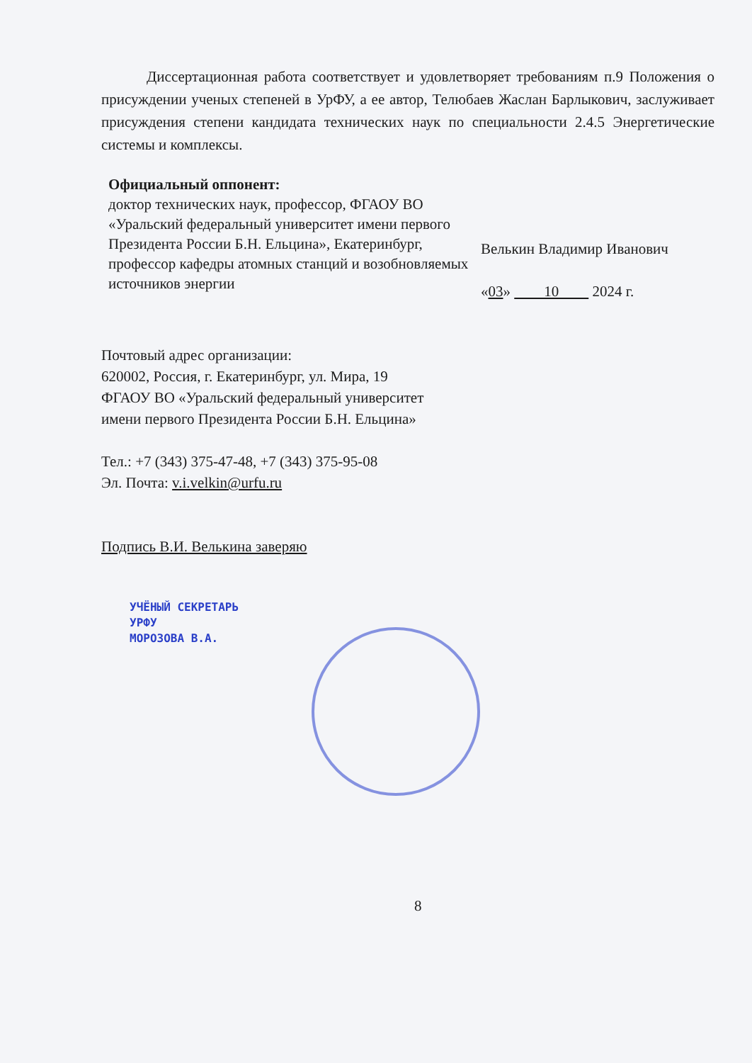Диссертационная работа соответствует и удовлетворяет требованиям п.9 Положения о присуждении ученых степеней в УрФУ, а ее автор, Телюбаев Жаслан Барлыкович, заслуживает присуждения степени кандидата технических наук по специальности 2.4.5 Энергетические системы и комплексы.
Официальный оппонент:
доктор технических наук, профессор, ФГАОУ ВО «Уральский федеральный университет имени первого Президента России Б.Н. Ельцина», Екатеринбург, профессор кафедры атомных станций и возобновляемых источников энергии
Велькин Владимир Иванович
«03» 10 2024 г.
Почтовый адрес организации:
620002, Россия, г. Екатеринбург, ул. Мира, 19
ФГАОУ ВО «Уральский федеральный университет
имени первого Президента России Б.Н. Ельцина»
Тел.: +7 (343) 375-47-48, +7 (343) 375-95-08
Эл. Почта: v.i.velkin@urfu.ru
Подпись В.И. Велькина заверяю
УЧЁНЫЙ СЕКРЕТАРЬ
УРФУ
МОРОЗОВА В.А.
8